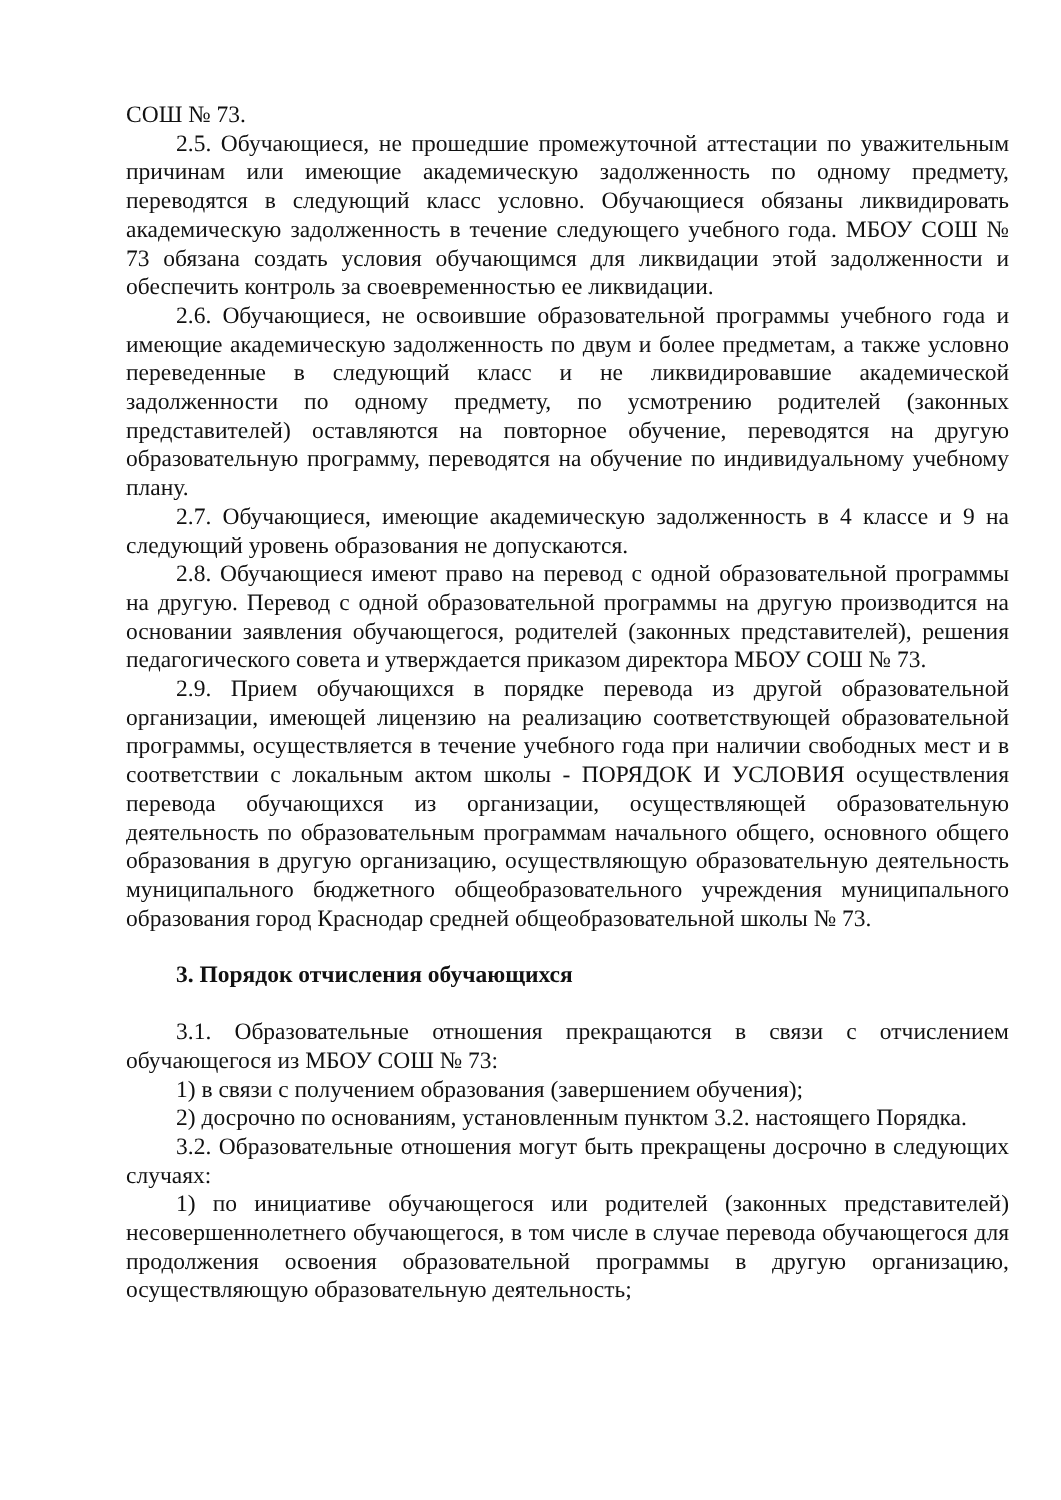СОШ № 73.
2.5. Обучающиеся, не прошедшие промежуточной аттестации по уважительным причинам или имеющие академическую задолженность по одному предмету, переводятся в следующий класс условно. Обучающиеся обязаны ликвидировать академическую задолженность в течение следующего учебного года. МБОУ СОШ № 73 обязана создать условия обучающимся для ликвидации этой задолженности и обеспечить контроль за своевременностью ее ликвидации.
2.6. Обучающиеся, не освоившие образовательной программы учебного года и имеющие академическую задолженность по двум и более предметам, а также условно переведенные в следующий класс и не ликвидировавшие академической задолженности по одному предмету, по усмотрению родителей (законных представителей) оставляются на повторное обучение, переводятся на другую образовательную программу, переводятся на обучение по индивидуальному учебному плану.
2.7. Обучающиеся, имеющие академическую задолженность в 4 классе и 9 на следующий уровень образования не допускаются.
2.8. Обучающиеся имеют право на перевод с одной образовательной программы на другую. Перевод с одной образовательной программы на другую производится на основании заявления обучающегося, родителей (законных представителей), решения педагогического совета и утверждается приказом директора МБОУ СОШ № 73.
2.9. Прием обучающихся в порядке перевода из другой образовательной организации, имеющей лицензию на реализацию соответствующей образовательной программы, осуществляется в течение учебного года при наличии свободных мест и в соответствии с локальным актом школы - ПОРЯДОК И УСЛОВИЯ осуществления перевода обучающихся из организации, осуществляющей образовательную деятельность по образовательным программам начального общего, основного общего образования в другую организацию, осуществляющую образовательную деятельность муниципального бюджетного общеобразовательного учреждения муниципального образования город Краснодар средней общеобразовательной школы № 73.
3. Порядок отчисления обучающихся
3.1. Образовательные отношения прекращаются в связи с отчислением обучающегося из МБОУ СОШ № 73:
1) в связи с получением образования (завершением обучения);
2) досрочно по основаниям, установленным пунктом 3.2. настоящего Порядка.
3.2. Образовательные отношения могут быть прекращены досрочно в следующих случаях:
1) по инициативе обучающегося или родителей (законных представителей) несовершеннолетнего обучающегося, в том числе в случае перевода обучающегося для продолжения освоения образовательной программы в другую организацию, осуществляющую образовательную деятельность;